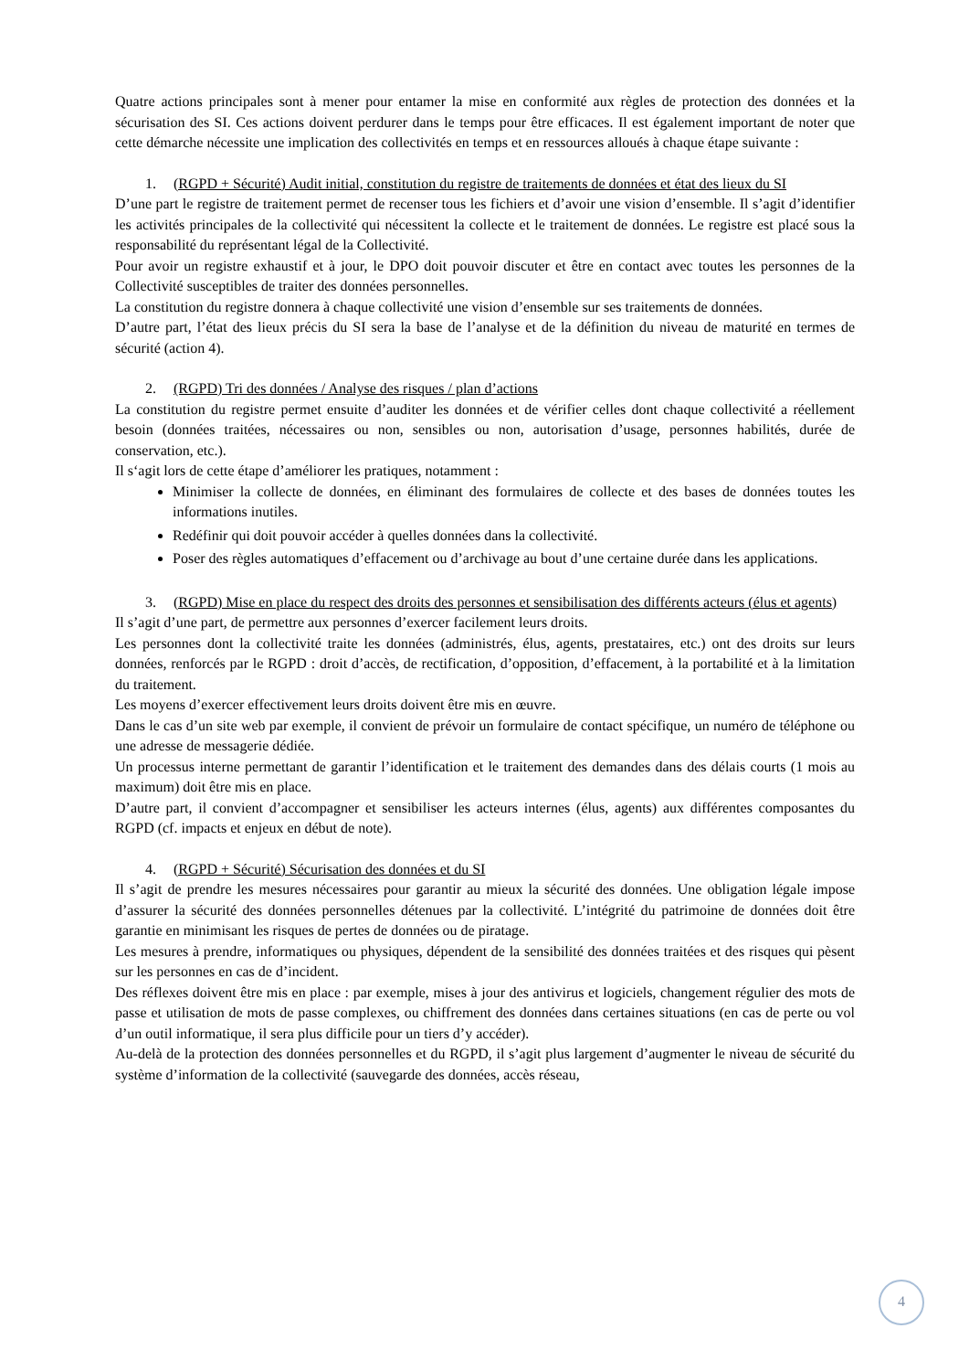Quatre actions principales sont à mener pour entamer la mise en conformité aux règles de protection des données et la sécurisation des SI. Ces actions doivent perdurer dans le temps pour être efficaces. Il est également important de noter que cette démarche nécessite une implication des collectivités en temps et en ressources alloués à chaque étape suivante :
1. (RGPD + Sécurité) Audit initial, constitution du registre de traitements de données et état des lieux du SI
D’une part le registre de traitement permet de recenser tous les fichiers et d’avoir une vision d’ensemble. Il s’agit d’identifier les activités principales de la collectivité qui nécessitent la collecte et le traitement de données. Le registre est placé sous la responsabilité du représentant légal de la Collectivité.
Pour avoir un registre exhaustif et à jour, le DPO doit pouvoir discuter et être en contact avec toutes les personnes de la Collectivité susceptibles de traiter des données personnelles.
La constitution du registre donnera à chaque collectivité une vision d’ensemble sur ses traitements de données.
D’autre part, l’état des lieux précis du SI sera la base de l’analyse et de la définition du niveau de maturité en termes de sécurité (action 4).
2. (RGPD) Tri des données / Analyse des risques / plan d’actions
La constitution du registre permet ensuite d’auditer les données et de vérifier celles dont chaque collectivité a réellement besoin (données traitées, nécessaires ou non, sensibles ou non, autorisation d’usage, personnes habilités, durée de conservation, etc.).
Il s‘agit lors de cette étape d’améliorer les pratiques, notamment :
Minimiser la collecte de données, en éliminant des formulaires de collecte et des bases de données toutes les informations inutiles.
Redéfinir qui doit pouvoir accéder à quelles données dans la collectivité.
Poser des règles automatiques d’effacement ou d’archivage au bout d’une certaine durée dans les applications.
3. (RGPD) Mise en place du respect des droits des personnes et sensibilisation des différents acteurs (élus et agents)
Il s’agit d’une part, de permettre aux personnes d’exercer facilement leurs droits.
Les personnes dont la collectivité traite les données (administrés, élus, agents, prestataires, etc.) ont des droits sur leurs données, renforcés par le RGPD : droit d’accès, de rectification, d’opposition, d’effacement, à la portabilité et à la limitation du traitement.
Les moyens d’exercer effectivement leurs droits doivent être mis en œuvre.
Dans le cas d’un site web par exemple, il convient de prévoir un formulaire de contact spécifique, un numéro de téléphone ou une adresse de messagerie dédiée.
Un processus interne permettant de garantir l’identification et le traitement des demandes dans des délais courts (1 mois au maximum) doit être mis en place.
D’autre part, il convient d’accompagner et sensibiliser les acteurs internes (élus, agents) aux différentes composantes du RGPD (cf. impacts et enjeux en début de note).
4. (RGPD + Sécurité) Sécurisation des données et du SI
Il s’agit de prendre les mesures nécessaires pour garantir au mieux la sécurité des données. Une obligation légale impose d’assurer la sécurité des données personnelles détenues par la collectivité. L’intégrité du patrimoine de données doit être garantie en minimisant les risques de pertes de données ou de piratage.
Les mesures à prendre, informatiques ou physiques, dépendent de la sensibilité des données traitées et des risques qui pèsent sur les personnes en cas de d’incident.
Des réflexes doivent être mis en place : par exemple, mises à jour des antivirus et logiciels, changement régulier des mots de passe et utilisation de mots de passe complexes, ou chiffrement des données dans certaines situations (en cas de perte ou vol d’un outil informatique, il sera plus difficile pour un tiers d’y accéder).
Au-delà de la protection des données personnelles et du RGPD, il s’agit plus largement d’augmenter le niveau de sécurité du système d’information de la collectivité (sauvegarde des données, accès réseau,
4